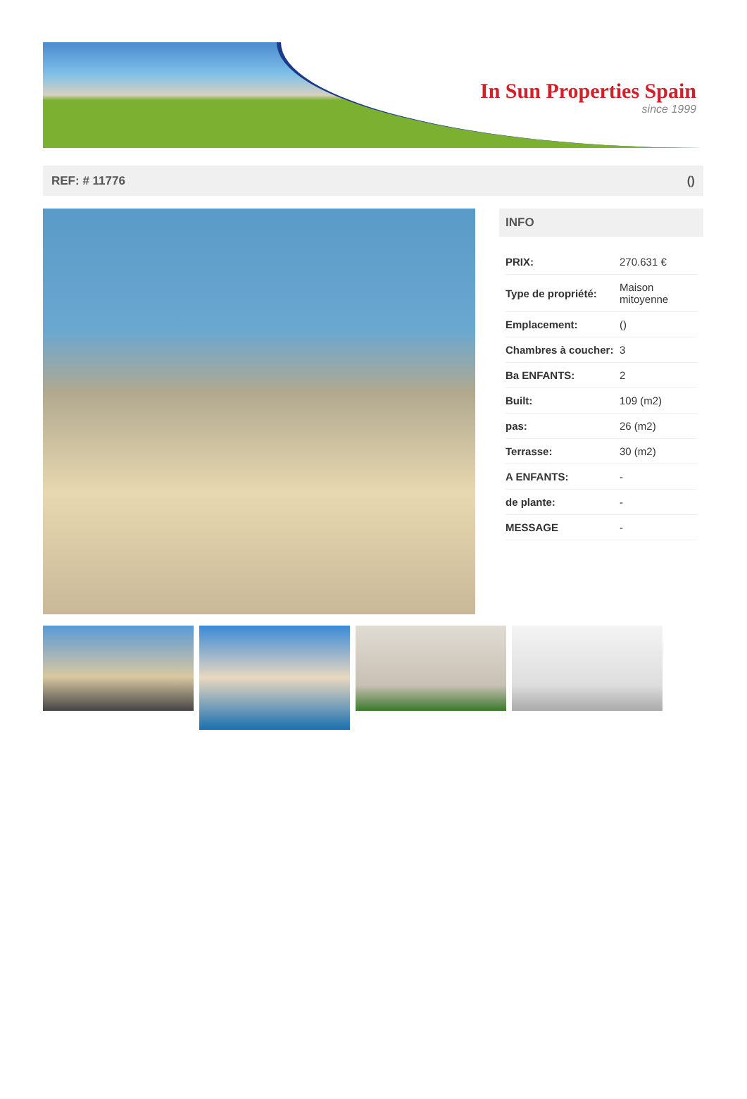In Sun Properties Spain
since 1999
REF: # 11776 ()
INFO
| PRIX: | 270.631 € |
| Type de propriété: | Maison mitoyenne |
| Emplacement: | () |
| Chambres à coucher: | 3 |
| Ba ENFANTS: | 2 |
| Built: | 109 (m2) |
| pas: | 26 (m2) |
| Terrasse: | 30 (m2) |
| A ENFANTS: | - |
| de plante: | - |
| MESSAGE | - |